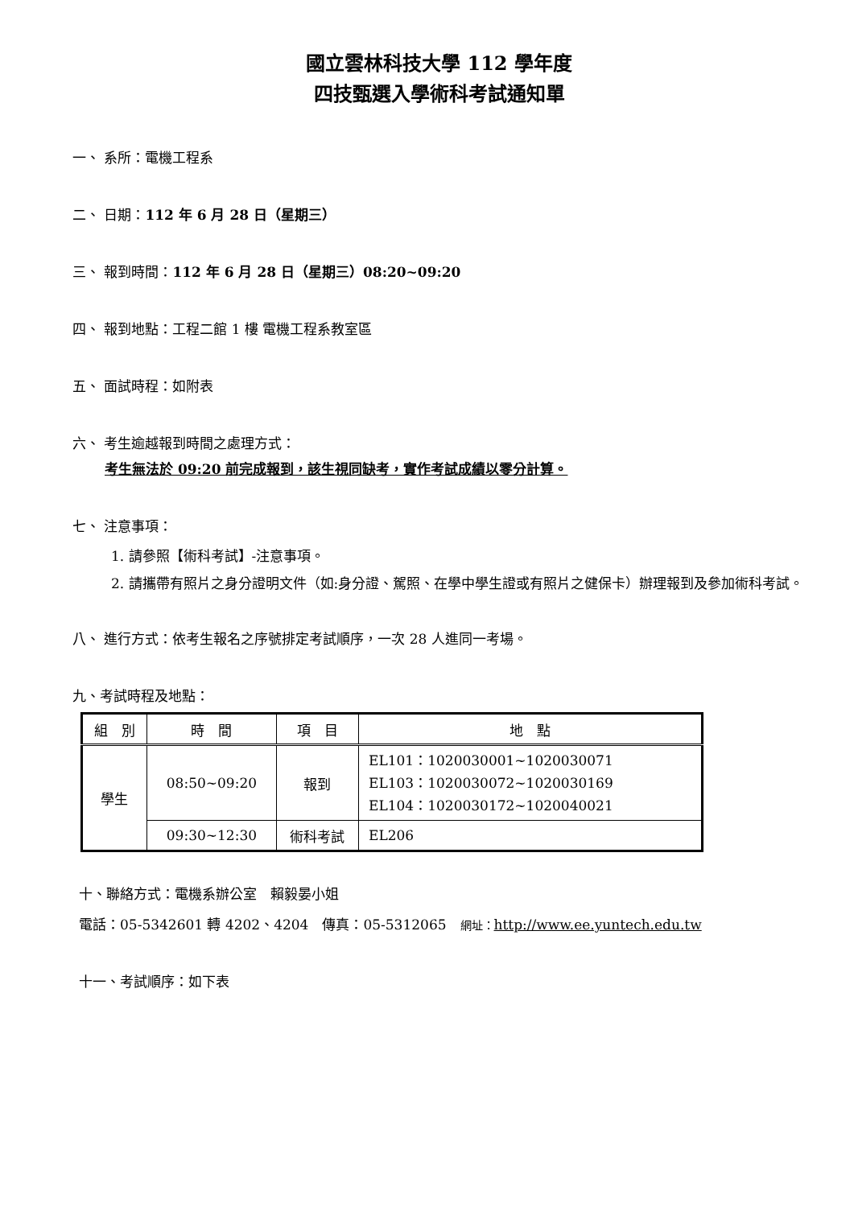國立雲林科技大學 112 學年度
四技甄選入學術科考試通知單
一、 系所：電機工程系
二、 日期：112 年 6 月 28 日（星期三）
三、 報到時間：112 年 6 月 28 日（星期三）08:20~09:20
四、 報到地點：工程二館 1 樓 電機工程系教室區
五、 面試時程：如附表
六、 考生逾越報到時間之處理方式：
考生無法於 09:20 前完成報到，該生視同缺考，實作考試成績以零分計算。
七、 注意事項：
1. 請參照【術科考試】-注意事項。
2. 請攜帶有照片之身分證明文件（如:身分證、駕照、在學中學生證或有照片之健保卡）辦理報到及參加術科考試。
八、 進行方式：依考生報名之序號排定考試順序，一次 28 人進同一考場。
九、考試時程及地點：
| 組 別 | 時 間 | 項 目 | 地 點 |
| --- | --- | --- | --- |
| 學生 | 08:50~09:20 | 報到 | EL101：1020030001~1020030071 EL103：1020030072~1020030169 EL104：1020030172~1020040021 |
| | 09:30~12:30 | 術科考試 | EL206 |
十、聯絡方式：電機系辦公室　賴毅晏小姐
電話：05-5342601 轉 4202、4204　傳真：05-5312065　網址：http://www.ee.yuntech.edu.tw
十一、考試順序：如下表